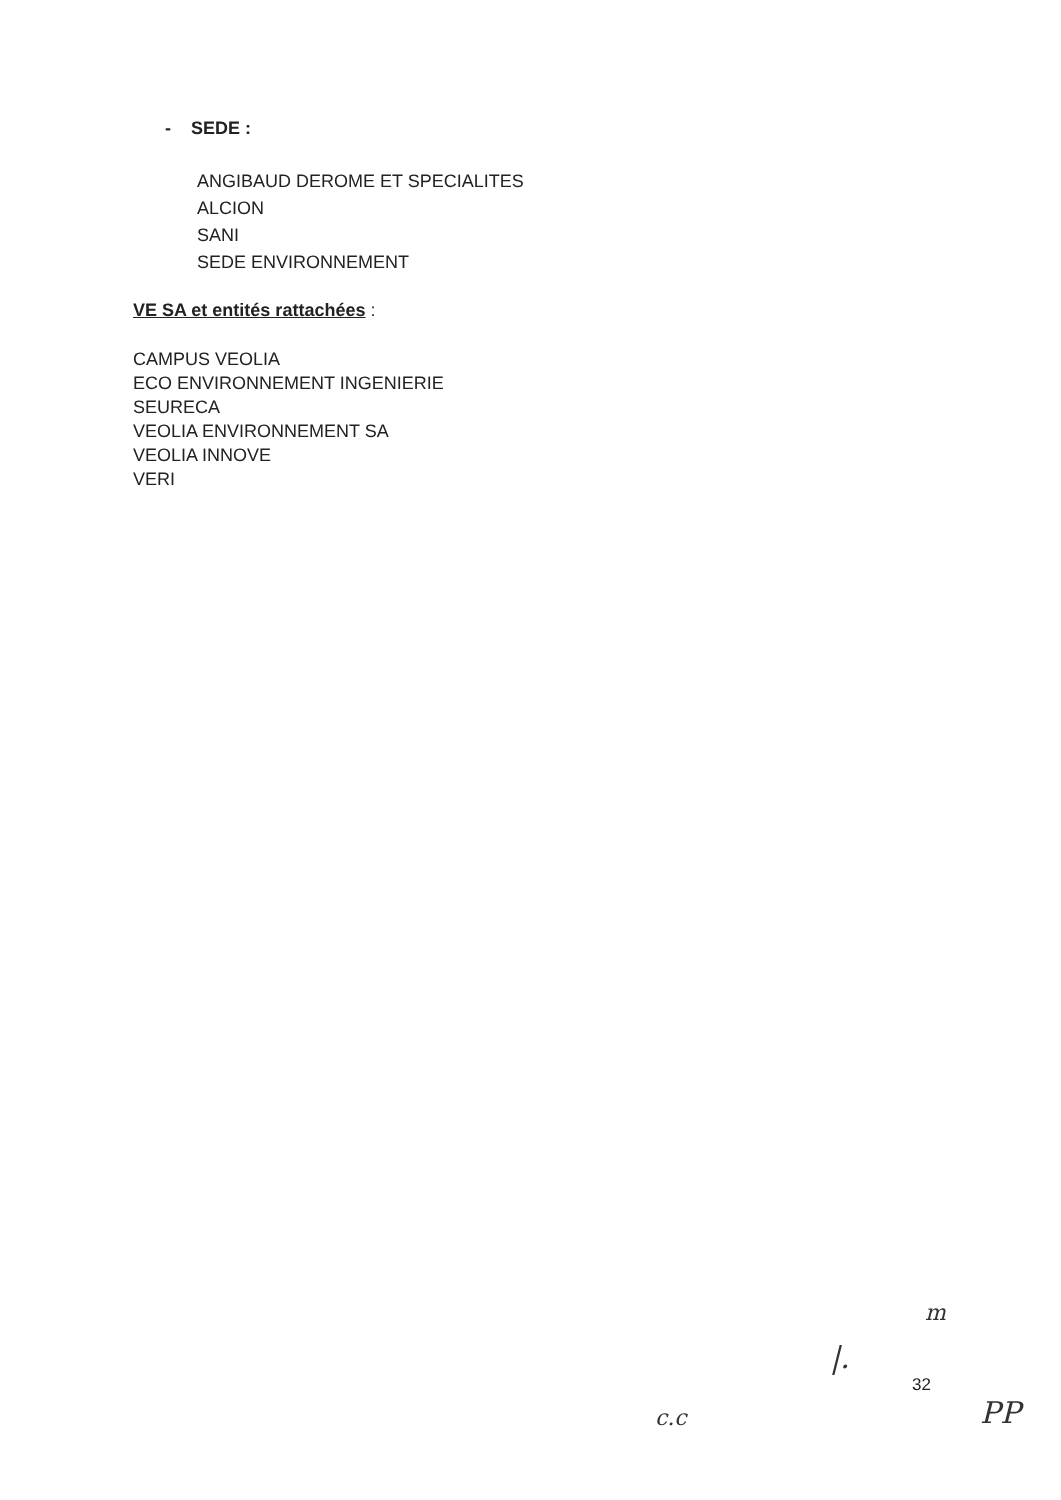- SEDE :
ANGIBAUD DEROME ET SPECIALITES
ALCION
SANI
SEDE ENVIRONNEMENT
VE SA et entités rattachées :
CAMPUS VEOLIA
ECO ENVIRONNEMENT INGENIERIE
SEURECA
VEOLIA ENVIRONNEMENT SA
VEOLIA INNOVE
VERI
m
|.
32
c.c PP